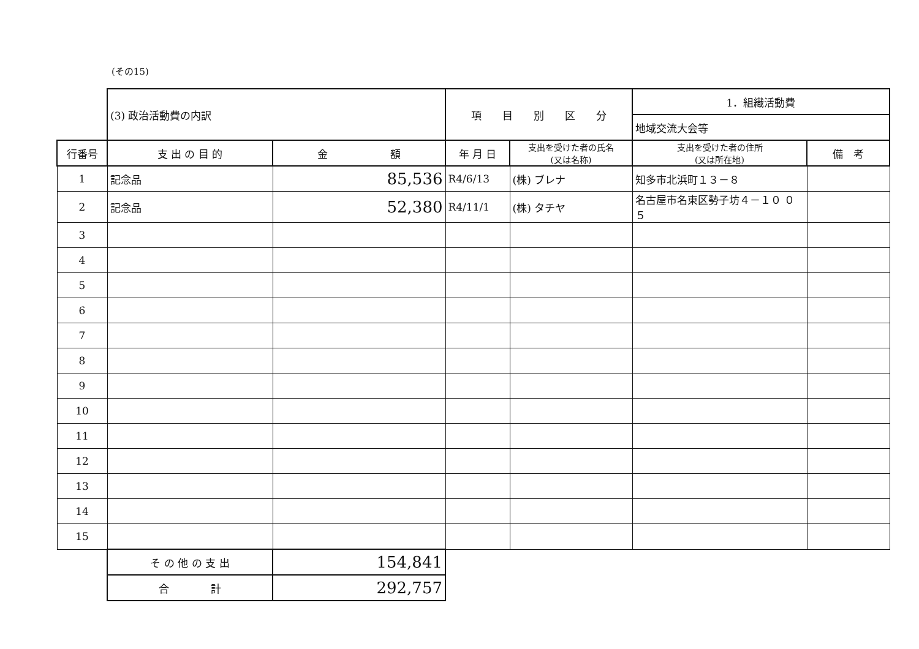(その15)
| | (3) 政治活動費の内訳 | | 項 目 別 区 分 | | 1．組織活動費 | |
| | | | | | 地域交流大会等 | |
| 行番号 | 支 出 の 目 的 | 金 額 | 年 月 日 | 支出を受けた者の氏名 (又は名称) | 支出を受けた者の住所 (又は所在地) | 備 考 |
| 1 | 記念品 | 85,536 | R4/6/13 | (株) ブレナ | 知多市北浜町１３－８ | |
| 2 | 記念品 | 52,380 | R4/11/1 | (株) タチヤ | 名古屋市名東区勢子坊４－１０ ０５ | |
| 3 | | | | | | |
| 4 | | | | | | |
| 5 | | | | | | |
| 6 | | | | | | |
| 7 | | | | | | |
| 8 | | | | | | |
| 9 | | | | | | |
| 10 | | | | | | |
| 11 | | | | | | |
| 12 | | | | | | |
| 13 | | | | | | |
| 14 | | | | | | |
| 15 | | | | | | |
| | そ の 他 の 支 出 | 154,841 | | | | |
| | 合 計 | 292,757 | | | | |